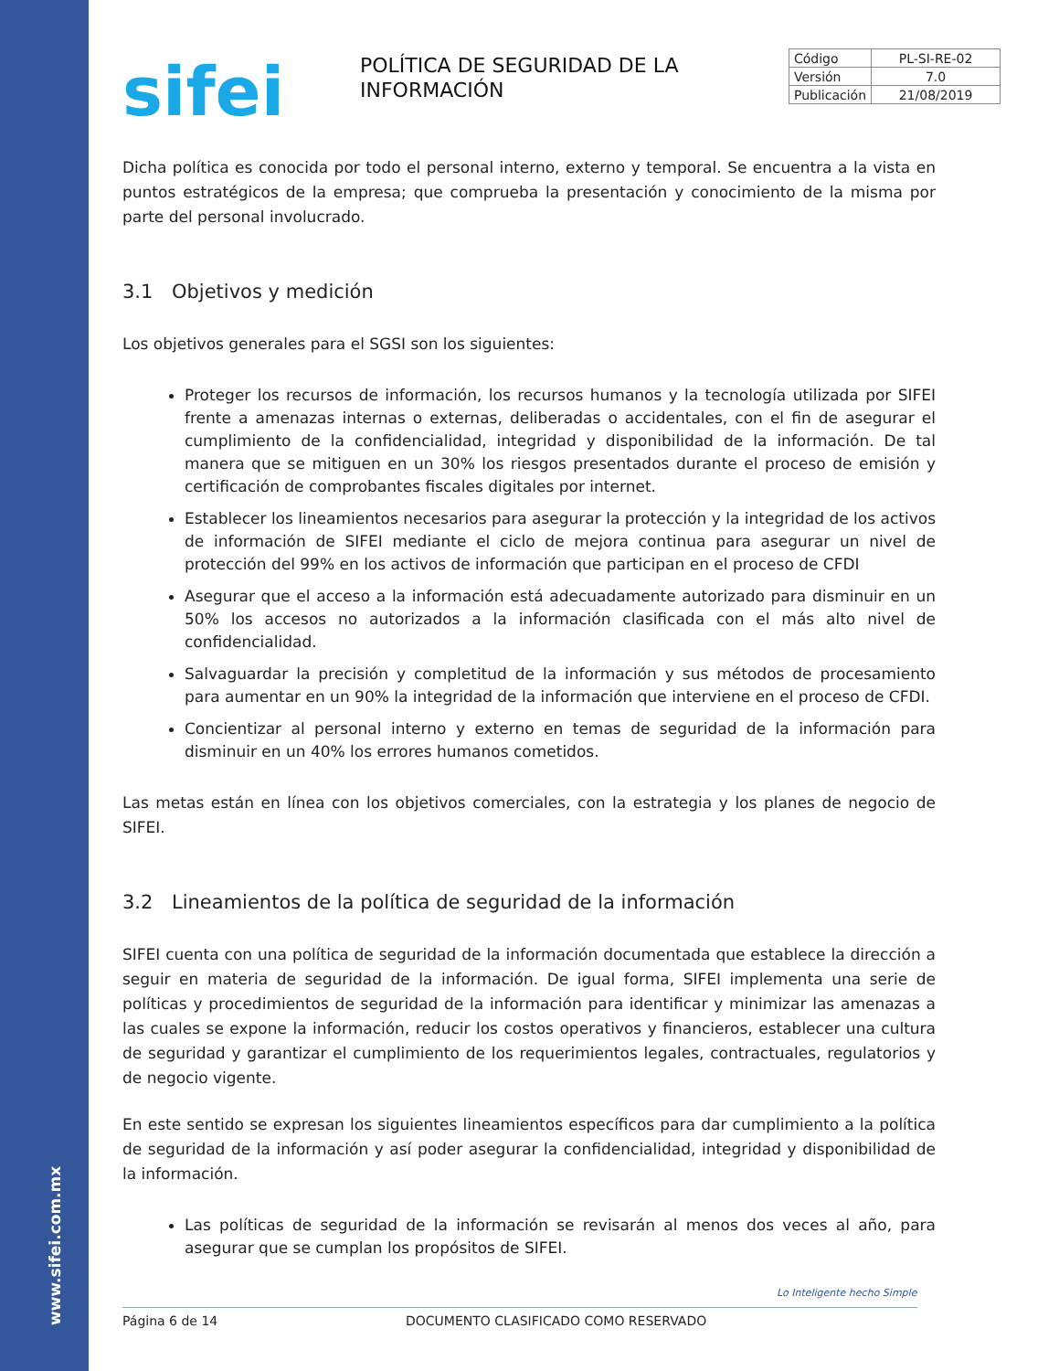www.sifei.com.mx
| Código | PL-SI-RE-02 |
| Versión | 7.0 |
| Publicación | 21/08/2019 |
sifei
POLÍTICA DE SEGURIDAD DE LA INFORMACIÓN
Dicha política es conocida por todo el personal interno, externo y temporal. Se encuentra a la vista en puntos estratégicos de la empresa; que comprueba la presentación y conocimiento de la misma por parte del personal involucrado.
3.1 Objetivos y medición
Los objetivos generales para el SGSI son los siguientes:
Proteger los recursos de información, los recursos humanos y la tecnología utilizada por SIFEI frente a amenazas internas o externas, deliberadas o accidentales, con el fin de asegurar el cumplimiento de la confidencialidad, integridad y disponibilidad de la información. De tal manera que se mitiguen en un 30% los riesgos presentados durante el proceso de emisión y certificación de comprobantes fiscales digitales por internet.
Establecer los lineamientos necesarios para asegurar la protección y la integridad de los activos de información de SIFEI mediante el ciclo de mejora continua para asegurar un nivel de protección del 99% en los activos de información que participan en el proceso de CFDI
Asegurar que el acceso a la información está adecuadamente autorizado para disminuir en un 50% los accesos no autorizados a la información clasificada con el más alto nivel de confidencialidad.
Salvaguardar la precisión y completitud de la información y sus métodos de procesamiento para aumentar en un 90% la integridad de la información que interviene en el proceso de CFDI.
Concientizar al personal interno y externo en temas de seguridad de la información para disminuir en un 40% los errores humanos cometidos.
Las metas están en línea con los objetivos comerciales, con la estrategia y los planes de negocio de SIFEI.
3.2 Lineamientos de la política de seguridad de la información
SIFEI cuenta con una política de seguridad de la información documentada que establece la dirección a seguir en materia de seguridad de la información. De igual forma, SIFEI implementa una serie de políticas y procedimientos de seguridad de la información para identificar y minimizar las amenazas a las cuales se expone la información, reducir los costos operativos y financieros, establecer una cultura de seguridad y garantizar el cumplimiento de los requerimientos legales, contractuales, regulatorios y de negocio vigente.
En este sentido se expresan los siguientes lineamientos específicos para dar cumplimiento a la política de seguridad de la información y así poder asegurar la confidencialidad, integridad y disponibilidad de la información.
Las políticas de seguridad de la información se revisarán al menos dos veces al año, para asegurar que se cumplan los propósitos de SIFEI.
Lo Inteligente hecho Simple
Página 6 de 14 DOCUMENTO CLASIFICADO COMO RESERVADO